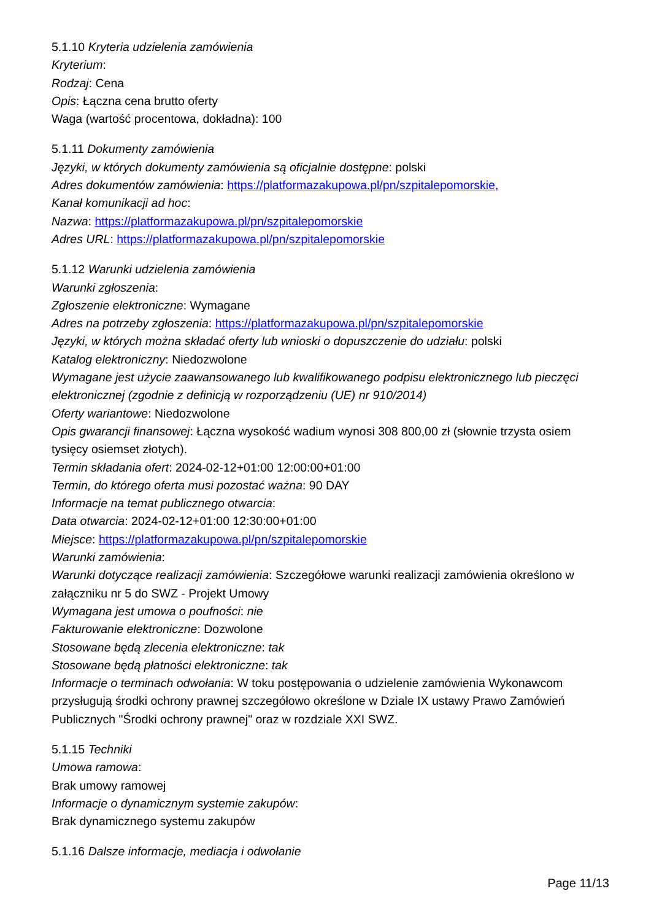5.1.10 Kryteria udzielenia zamówienia
Kryterium:
Rodzaj: Cena
Opis: Łączna cena brutto oferty
Waga (wartość procentowa, dokładna): 100
5.1.11 Dokumenty zamówienia
Języki, w których dokumenty zamówienia są oficjalnie dostępne: polski
Adres dokumentów zamówienia: https://platformazakupowa.pl/pn/szpitalepomorskie,
Kanał komunikacji ad hoc:
Nazwa: https://platformazakupowa.pl/pn/szpitalepomorskie
Adres URL: https://platformazakupowa.pl/pn/szpitalepomorskie
5.1.12 Warunki udzielenia zamówienia
Warunki zgłoszenia:
Zgłoszenie elektroniczne: Wymagane
Adres na potrzeby zgłoszenia: https://platformazakupowa.pl/pn/szpitalepomorskie
Języki, w których można składać oferty lub wnioski o dopuszczenie do udziału: polski
Katalog elektroniczny: Niedozwolone
Wymagane jest użycie zaawansowanego lub kwalifikowanego podpisu elektronicznego lub pieczęci elektronicznej (zgodnie z definicją w rozporządzeniu (UE) nr 910/2014)
Oferty wariantowe: Niedozwolone
Opis gwarancji finansowej: Łączna wysokość wadium wynosi 308 800,00 zł (słownie trzysta osiem tysięcy osiemset złotych).
Termin składania ofert: 2024-02-12+01:00 12:00:00+01:00
Termin, do którego oferta musi pozostać ważna: 90 DAY
Informacje na temat publicznego otwarcia:
Data otwarcia: 2024-02-12+01:00 12:30:00+01:00
Miejsce: https://platformazakupowa.pl/pn/szpitalepomorskie
Warunki zamówienia:
Warunki dotyczące realizacji zamówienia: Szczegółowe warunki realizacji zamówienia określono w załączniku nr 5 do SWZ - Projekt Umowy
Wymagana jest umowa o poufności: nie
Fakturowanie elektroniczne: Dozwolone
Stosowane będą zlecenia elektroniczne: tak
Stosowane będą płatności elektroniczne: tak
Informacje o terminach odwołania: W toku postępowania o udzielenie zamówienia Wykonawcom przysługują środki ochrony prawnej szczegółowo określone w Dziale IX ustawy Prawo Zamówień Publicznych "Środki ochrony prawnej" oraz w rozdziale XXI SWZ.
5.1.15 Techniki
Umowa ramowa:
Brak umowy ramowej
Informacje o dynamicznym systemie zakupów:
Brak dynamicznego systemu zakupów
5.1.16 Dalsze informacje, mediacja i odwołanie
Page 11/13